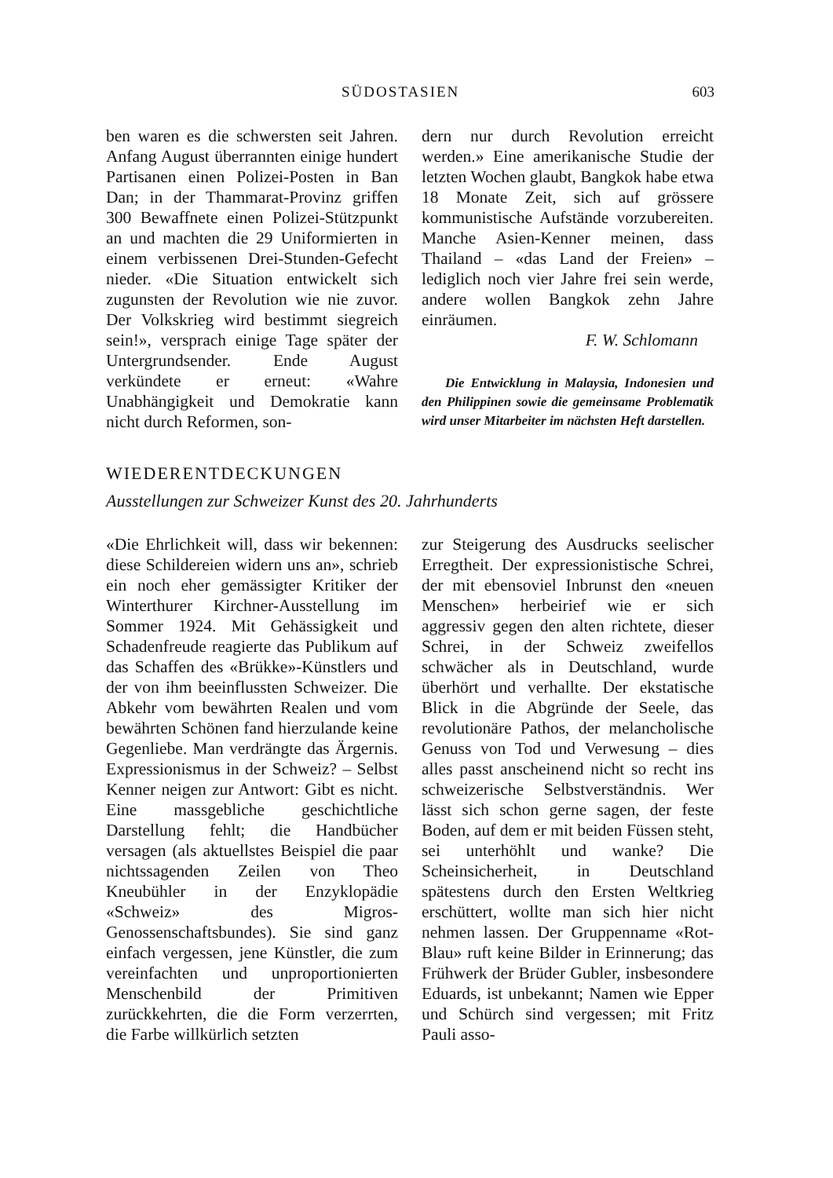SÜDOSTASIEN 603
ben waren es die schwersten seit Jahren. Anfang August überrannten einige hundert Partisanen einen Polizei-Posten in Ban Dan; in der Thammarat-Provinz griffen 300 Bewaffnete einen Polizei-Stützpunkt an und machten die 29 Uniformierten in einem verbissenen Drei-Stunden-Gefecht nieder. «Die Situation entwickelt sich zugunsten der Revolution wie nie zuvor. Der Volkskrieg wird bestimmt siegreich sein!», versprach einige Tage später der Untergrundsender. Ende August verkündete er erneut: «Wahre Unabhängigkeit und Demokratie kann nicht durch Reformen, son-
dern nur durch Revolution erreicht werden.» Eine amerikanische Studie der letzten Wochen glaubt, Bangkok habe etwa 18 Monate Zeit, sich auf grössere kommunistische Aufstände vorzubereiten. Manche Asien-Kenner meinen, dass Thailand – «das Land der Freien» – lediglich noch vier Jahre frei sein werde, andere wollen Bangkok zehn Jahre einräumen.
F. W. Schlomann
Die Entwicklung in Malaysia, Indonesien und den Philippinen sowie die gemeinsame Problematik wird unser Mitarbeiter im nächsten Heft darstellen.
WIEDERENTDECKUNGEN
Ausstellungen zur Schweizer Kunst des 20. Jahrhunderts
«Die Ehrlichkeit will, dass wir bekennen: diese Schildereien widern uns an», schrieb ein noch eher gemässigter Kritiker der Winterthurer Kirchner-Ausstellung im Sommer 1924. Mit Gehässigkeit und Schadenfreude reagierte das Publikum auf das Schaffen des «Brükke»-Künstlers und der von ihm beeinflussten Schweizer. Die Abkehr vom bewährten Realen und vom bewährten Schönen fand hierzulande keine Gegenliebe. Man verdrängte das Ärgernis. Expressionismus in der Schweiz? – Selbst Kenner neigen zur Antwort: Gibt es nicht. Eine massgebliche geschichtliche Darstellung fehlt; die Handbücher versagen (als aktuellstes Beispiel die paar nichtssagenden Zeilen von Theo Kneubühler in der Enzyklopädie «Schweiz» des Migros-Genossenschaftsbundes). Sie sind ganz einfach vergessen, jene Künstler, die zum vereinfachten und unproportionierten Menschenbild der Primitiven zurückkehrten, die die Form verzerrten, die Farbe willkürlich setzten
zur Steigerung des Ausdrucks seelischer Erregtheit. Der expressionistische Schrei, der mit ebensoviel Inbrunst den «neuen Menschen» herbeirief wie er sich aggressiv gegen den alten richtete, dieser Schrei, in der Schweiz zweifellos schwächer als in Deutschland, wurde überhört und verhallte. Der ekstatische Blick in die Abgründe der Seele, das revolutionäre Pathos, der melancholische Genuss von Tod und Verwesung – dies alles passt anscheinend nicht so recht ins schweizerische Selbstverständnis. Wer lässt sich schon gerne sagen, der feste Boden, auf dem er mit beiden Füssen steht, sei unterhöhlt und wanke? Die Scheinsicherheit, in Deutschland spätestens durch den Ersten Weltkrieg erschüttert, wollte man sich hier nicht nehmen lassen. Der Gruppenname «Rot-Blau» ruft keine Bilder in Erinnerung; das Frühwerk der Brüder Gubler, insbesondere Eduards, ist unbekannt; Namen wie Epper und Schürch sind vergessen; mit Fritz Pauli asso-